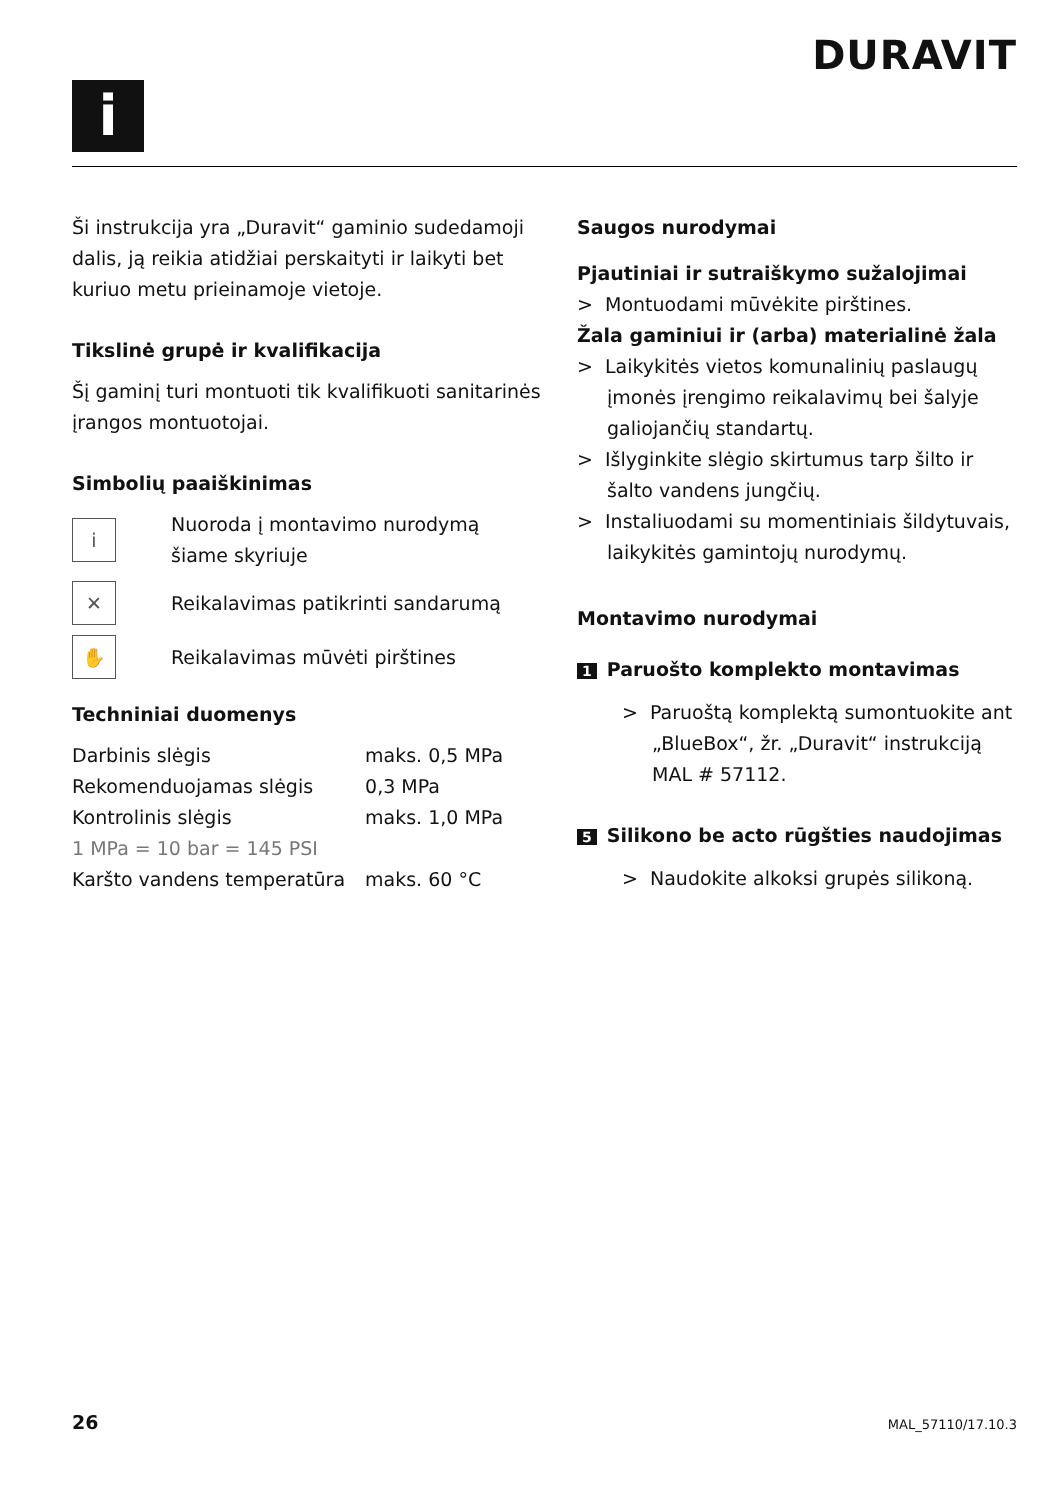i
DURAVIT
Ši instrukcija yra „Duravit“ gaminio sudedamoji dalis, ją reikia atidžiai perskaityti ir laikyti bet kuriuo metu prieinamoje vietoje.
Tikslinė grupė ir kvalifikacija
Šį gaminį turi montuoti tik kvalifikuoti sanitarinės įrangos montuotojai.
Simbolių paaiškinimas
i
Nuoroda į montavimo nurodymą
šiame skyriuje
✕
Reikalavimas patikrinti sandarumą
✋
Reikalavimas mūvėti pirštines
Techniniai duomenys
| Darbinis slėgis | maks. 0,5 MPa |
| Rekomenduojamas slėgis | 0,3 MPa |
| Kontrolinis slėgis | maks. 1,0 MPa |
| 1 MPa = 10 bar = 145 PSI | |
| Karšto vandens temperatūra | maks. 60 °C |
Saugos nurodymai
Pjautiniai ir sutraiškymo sužalojimai
> Montuodami mūvėkite pirštines.
Žala gaminiui ir (arba) materialinė žala
> Laikykitės vietos komunalinių paslaugų įmonės įrengimo reikalavimų bei šalyje galiojančių standartų.
> Išlyginkite slėgio skirtumus tarp šilto ir šalto vandens jungčių.
> Instaliuodami su momentiniais šildytuvais, laikykitės gamintojų nurodymų.
Montavimo nurodymai
1 Paruošto komplekto montavimas
> Paruoštą komplektą sumontuokite ant „BlueBox“, žr. „Duravit“ instrukciją MAL # 57112.
5 Silikono be acto rūgšties naudojimas
> Naudokite alkoksi grupės silikoną.
26 MAL_57110/17.10.3